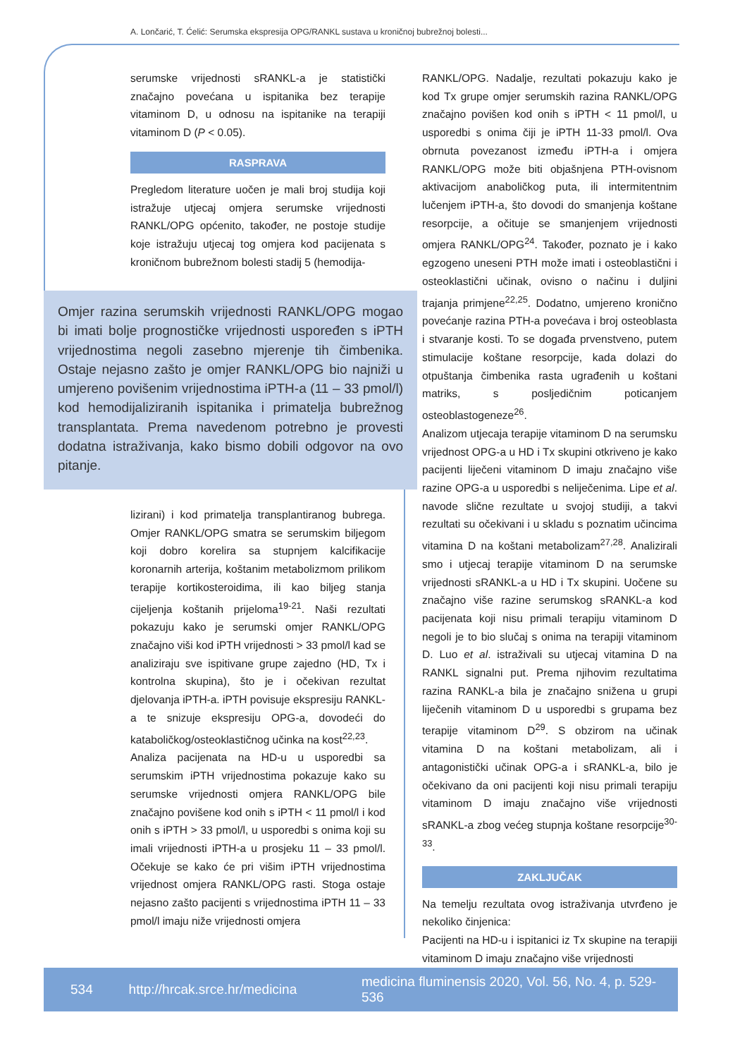A. Lončarić, T. Ćelić: Serumska ekspresija OPG/RANKL sustava u kroničnoj bubrežnoj bolesti...
serumske vrijednosti sRANKL-a je statistički značajno povećana u ispitanika bez terapije vitaminom D, u odnosu na ispitanike na terapiji vitaminom D (P < 0.05).
RASPRAVA
Pregledom literature uočen je mali broj studija koji istražuje utjecaj omjera serumske vrijednosti RANKL/OPG općenito, također, ne postoje studije koje istražuju utjecaj tog omjera kod pacijenata s kroničnom bubrežnom bolesti stadij 5 (hemodija-
Omjer razina serumskih vrijednosti RANKL/OPG mogao bi imati bolje prognostičke vrijednosti uspoređen s iPTH vrijednostima negoli zasebno mjerenje tih čimbenika. Ostaje nejasno zašto je omjer RANKL/OPG bio najniži u umjereno povišenim vrijednostima iPTH-a (11 – 33 pmol/l) kod hemodijaliziranih ispitanika i primatelja bubrežnog transplantata. Prema navedenom potrebno je provesti dodatna istraživanja, kako bismo dobili odgovor na ovo pitanje.
lizirani) i kod primatelja transplantiranog bubrega. Omjer RANKL/OPG smatra se serumskim biljegom koji dobro korelira sa stupnjem kalcifikacije koronarnih arterija, koštanim metabolizmom prilikom terapije kortikosteroidima, ili kao biljeg stanja cijeljenja koštanih prijeloma<sup>19-21</sup>. Naši rezultati pokazuju kako je serumski omjer RANKL/OPG značajno viši kod iPTH vrijednosti > 33 pmol/l kad se analiziraju sve ispitivane grupe zajedno (HD, Tx i kontrolna skupina), što je i očekivan rezultat djelovanja iPTH-a. iPTH povisuje ekspresiju RANKL-a te snizuje ekspresiju OPG-a, dovodeći do kataboličkog/osteoklastičnog učinka na kost<sup>22,23</sup>.
Analiza pacijenata na HD-u u usporedbi sa serumskim iPTH vrijednostima pokazuje kako su serumske vrijednosti omjera RANKL/OPG bile značajno povišene kod onih s iPTH < 11 pmol/l i kod onih s iPTH > 33 pmol/l, u usporedbi s onima koji su imali vrijednosti iPTH-a u prosjeku 11 – 33 pmol/l. Očekuje se kako će pri višim iPTH vrijednostima vrijednost omjera RANKL/OPG rasti. Stoga ostaje nejasno zašto pacijenti s vrijednostima iPTH 11 – 33 pmol/l imaju niže vrijednosti omjera
RANKL/OPG. Nadalje, rezultati pokazuju kako je kod Tx grupe omjer serumskih razina RANKL/OPG značajno povišen kod onih s iPTH < 11 pmol/l, u usporedbi s onima čiji je iPTH 11-33 pmol/l. Ova obrnuta povezanost između iPTH-a i omjera RANKL/OPG može biti objašnjena PTH-ovisnom aktivacijom anaboličkog puta, ili intermitentnim lučenjem iPTH-a, što dovodi do smanjenja koštane resorpcije, a očituje se smanjenjem vrijednosti omjera RANKL/OPG<sup>24</sup>. Također, poznato je i kako egzogeno uneseni PTH može imati i osteoblastični i osteoklastični učinak, ovisno o načinu i duljini trajanja primjene<sup>22,25</sup>. Dodatno, umjereno kronično povećanje razina PTH-a povećava i broj osteoblasta i stvaranje kosti. To se događa prvenstveno, putem stimulacije koštane resorpcije, kada dolazi do otpuštanja čimbenika rasta ugrađenih u koštani matriks, s posljedičnim poticanjem osteoblastogeneze<sup>26</sup>.
Analizom utjecaja terapije vitaminom D na serumsku vrijednost OPG-a u HD i Tx skupini otkriveno je kako pacijenti liječeni vitaminom D imaju značajno više razine OPG-a u usporedbi s neliječenima. Lipe et al. navode slične rezultate u svojoj studiji, a takvi rezultati su očekivani i u skladu s poznatim učincima vitamina D na koštani metabolizam<sup>27,28</sup>. Analizirali smo i utjecaj terapije vitaminom D na serumske vrijednosti sRANKL-a u HD i Tx skupini. Uočene su značajno više razine serumskog sRANKL-a kod pacijenata koji nisu primali terapiju vitaminom D negoli je to bio slučaj s onima na terapiji vitaminom D. Luo et al. istraživali su utjecaj vitamina D na RANKL signalni put. Prema njihovim rezultatima razina RANKL-a bila je značajno snižena u grupi liječenih vitaminom D u usporedbi s grupama bez terapije vitaminom D<sup>29</sup>. S obzirom na učinak vitamina D na koštani metabolizam, ali i antagonistički učinak OPG-a i sRANKL-a, bilo je očekivano da oni pacijenti koji nisu primali terapiju vitaminom D imaju značajno više vrijednosti sRANKL-a zbog većeg stupnja koštane resorpcije<sup>30-33</sup>.
ZAKLJUČAK
Na temelju rezultata ovog istraživanja utvrđeno je nekoliko činjenica:
Pacijenti na HD-u i ispitanici iz Tx skupine na terapiji vitaminom D imaju značajno više vrijednosti
534 http://hrcak.srce.hr/medicina medicina fluminensis 2020, Vol. 56, No. 4, p. 529-536